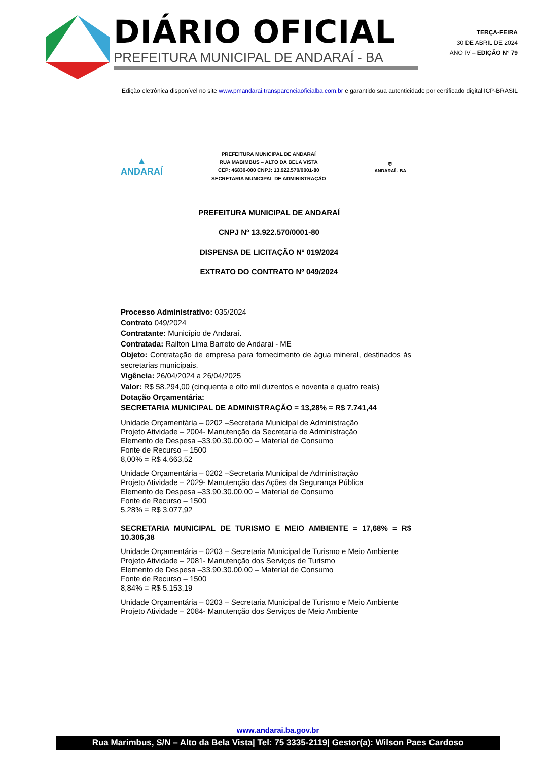DIÁRIO OFICIAL
PREFEITURA MUNICIPAL DE ANDARAÍ - BA
TERÇA-FEIRA
30 DE ABRIL DE 2024
ANO IV – EDIÇÃO N° 79
Edição eletrônica disponível no site www.pmandarai.transparenciaoficialba.com.br e garantido sua autenticidade por certificado digital ICP-BRASIL
▲
ANDARAÍ
PREFEITURA MUNICIPAL DE ANDARAÍ
RUA MABIMBUS – ALTO DA BELA VISTA
CEP: 46830-000 CNPJ: 13.922.570/0001-80
SECRETARIA MUNICIPAL DE ADMINISTRAÇÃO
⛨
ANDARAÍ - BA
PREFEITURA MUNICIPAL DE ANDARAÍ
CNPJ Nº 13.922.570/0001-80
DISPENSA DE LICITAÇÃO Nº 019/2024
EXTRATO DO CONTRATO Nº 049/2024
Processo Administrativo: 035/2024
Contrato 049/2024
Contratante: Município de Andaraí.
Contratada: Railton Lima Barreto de Andarai - ME
Objeto: Contratação de empresa para fornecimento de água mineral, destinados às secretarias municipais.
Vigência: 26/04/2024 a 26/04/2025
Valor: R$ 58.294,00 (cinquenta e oito mil duzentos e noventa e quatro reais)
Dotação Orçamentária:
SECRETARIA MUNICIPAL DE ADMINISTRAÇÃO = 13,28% = R$ 7.741,44
Unidade Orçamentária – 0202 –Secretaria Municipal de Administração
Projeto Atividade – 2004- Manutenção da Secretaria de Administração
Elemento de Despesa –33.90.30.00.00 – Material de Consumo
Fonte de Recurso – 1500
8,00% = R$ 4.663,52
Unidade Orçamentária – 0202 –Secretaria Municipal de Administração
Projeto Atividade – 2029- Manutenção das Ações da Segurança Pública
Elemento de Despesa –33.90.30.00.00 – Material de Consumo
Fonte de Recurso – 1500
5,28% = R$ 3.077,92
SECRETARIA MUNICIPAL DE TURISMO E MEIO AMBIENTE = 17,68% = R$ 10.306,38
Unidade Orçamentária – 0203 – Secretaria Municipal de Turismo e Meio Ambiente
Projeto Atividade – 2081- Manutenção dos Serviços de Turismo
Elemento de Despesa –33.90.30.00.00 – Material de Consumo
Fonte de Recurso – 1500
8,84% = R$ 5.153,19
Unidade Orçamentária – 0203 – Secretaria Municipal de Turismo e Meio Ambiente
Projeto Atividade – 2084- Manutenção dos Serviços de Meio Ambiente
www.andarai.ba.gov.br
Rua Marimbus, S/N – Alto da Bela Vista| Tel: 75 3335-2119| Gestor(a): Wilson Paes Cardoso